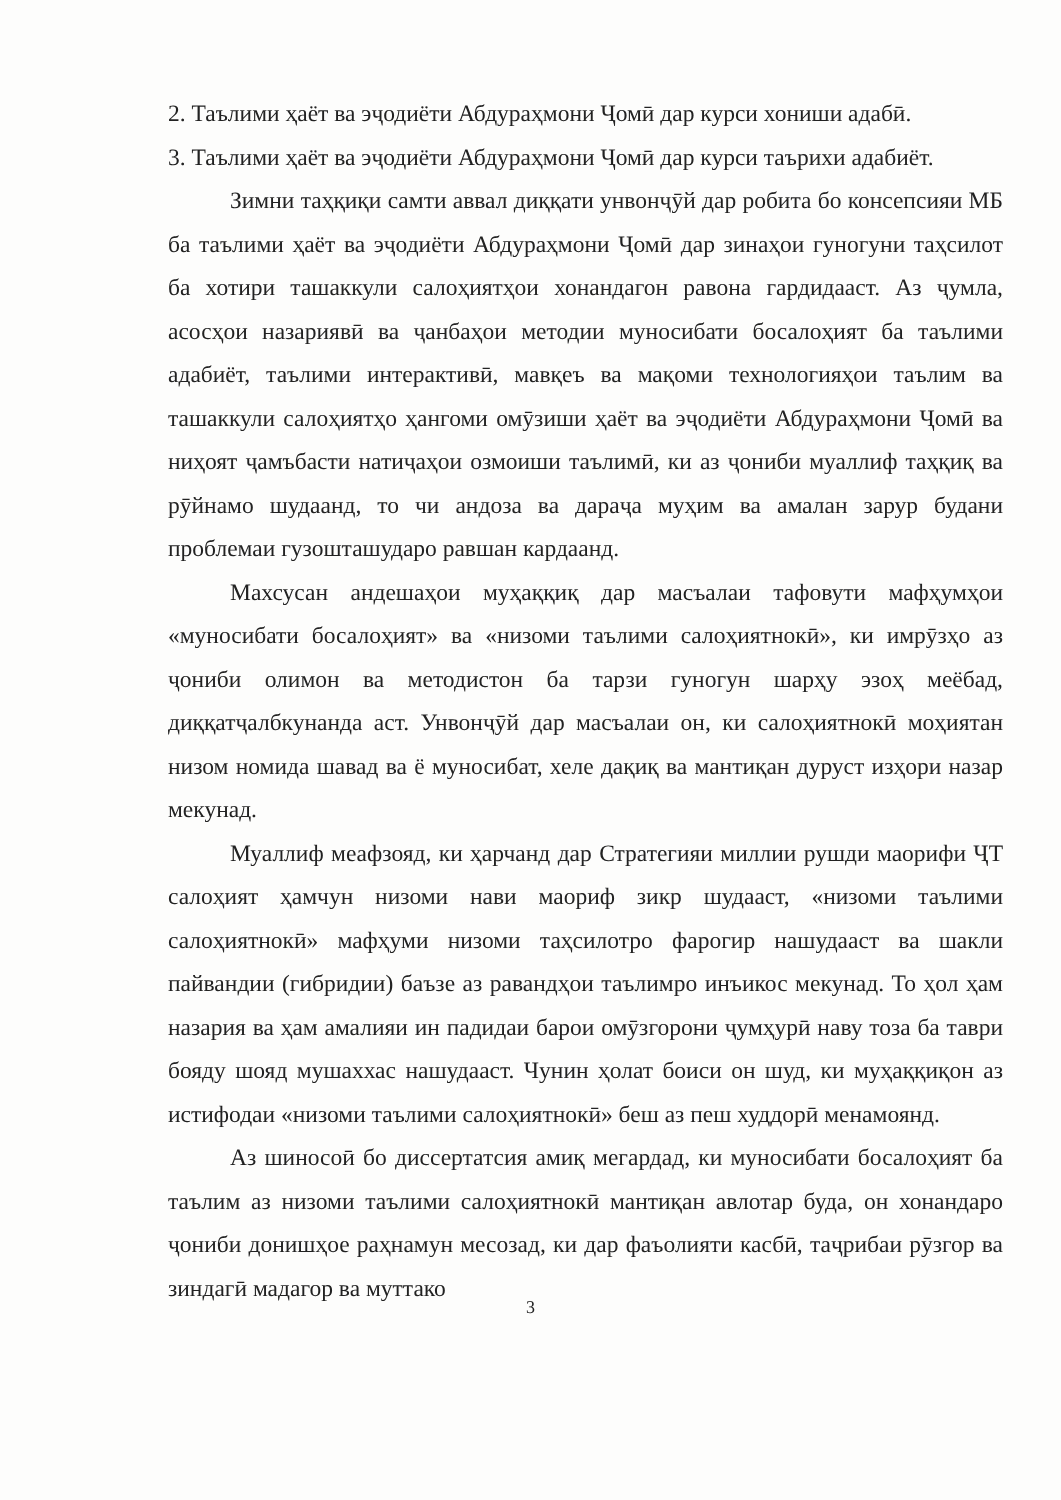2. Таълими ҳаёт ва эҷодиёти Абдураҳмони Ҷомӣ дар курси хониши адабӣ.
3. Таълими ҳаёт ва эҷодиёти Абдураҳмони Ҷомӣ дар курси таърихи адабиёт.
Зимни таҳқиқи самти аввал диққати унвонҷӯй дар робита бо консепсияи МБ ба таълими ҳаёт ва эҷодиёти Абдураҳмони Ҷомӣ дар зинаҳои гуногуни таҳсилот ба хотири ташаккули салоҳиятҳои хонандагон равона гардидааст. Аз ҷумла, асосҳои назариявӣ ва ҷанбаҳои методии муносибати босалоҳият ба таълими адабиёт, таълими интерактивӣ, мавқеъ ва мақоми технологияҳои таълим ва ташаккули салоҳиятҳо ҳангоми омӯзиши ҳаёт ва эҷодиёти Абдураҳмони Ҷомӣ ва ниҳоят ҷамъбасти натиҷаҳои озмоиши таълимӣ, ки аз ҷониби муаллиф таҳқиқ ва рӯйнамо шудаанд, то чи андоза ва дараҷа муҳим ва амалан зарур будани проблемаи гузошташударо равшан кардаанд.
Махсусан андешаҳои муҳаққиқ дар масъалаи тафовути мафҳумҳои «муносибати босалоҳият» ва «низоми таълими салоҳиятнокӣ», ки имрӯзҳо аз ҷониби олимон ва методистон ба тарзи гуногун шарҳу эзоҳ меёбад, диққатҷалбкунанда аст. Унвонҷӯй дар масъалаи он, ки салоҳиятнокӣ моҳиятан низом номида шавад ва ё муносибат, хеле дақиқ ва мантиқан дуруст изҳори назар мекунад.
Муаллиф меафзояд, ки ҳарчанд дар Стратегияи миллии рушди маорифи ҶТ салоҳият ҳамчун низоми нави маориф зикр шудааст, «низоми таълими салоҳиятнокӣ» мафҳуми низоми таҳсилотро фарогир нашудааст ва шакли пайвандии (гибридии) баъзе аз равандҳои таълимро инъикос мекунад. То ҳол ҳам назария ва ҳам амалияи ин падидаи барои омӯзгорони ҷумҳурӣ наву тоза ба таври бояду шояд мушаххас нашудааст. Чунин ҳолат боиси он шуд, ки муҳаққиқон аз истифодаи «низоми таълими салоҳиятнокӣ» беш аз пеш худдорӣ менамоянд.
Аз шиносоӣ бо диссертатсия амиқ мегардад, ки муносибати босалоҳият ба таълим аз низоми таълими салоҳиятнокӣ мантиқан авлотар буда, он хонандаро ҷониби донишҳое раҳнамун месозад, ки дар фаъолияти касбӣ, таҷрибаи рӯзгор ва зиндагӣ мадагор ва муттако
3